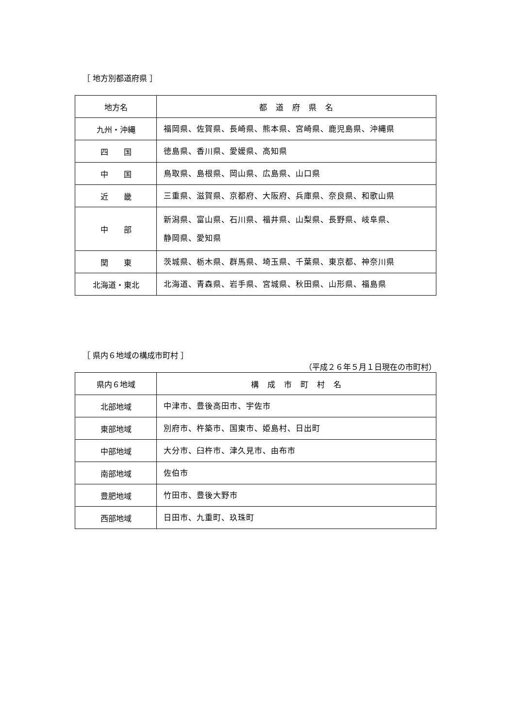［ 地方別都道府県 ］
| 地方名 | 都 道 府 県 名 |
| --- | --- |
| 九州・沖縄 | 福岡県、佐賀県、長崎県、熊本県、宮崎県、鹿児島県、沖縄県 |
| 四 国 | 徳島県、香川県、愛媛県、高知県 |
| 中 国 | 鳥取県、島根県、岡山県、広島県、山口県 |
| 近 畿 | 三重県、滋賀県、京都府、大阪府、兵庫県、奈良県、和歌山県 |
| 中 部 | 新潟県、富山県、石川県、福井県、山梨県、長野県、岐阜県、 静岡県、愛知県 |
| 関 東 | 茨城県、栃木県、群馬県、埼玉県、千葉県、東京都、神奈川県 |
| 北海道・東北 | 北海道、青森県、岩手県、宮城県、秋田県、山形県、福島県 |
［ 県内６地域の構成市町村 ］
（平成２６年５月１日現在の市町村）
| 県内６地域 | 構 成 市 町 村 名 |
| --- | --- |
| 北部地域 | 中津市、豊後高田市、宇佐市 |
| 東部地域 | 別府市、杵築市、国東市、姫島村、日出町 |
| 中部地域 | 大分市、臼杵市、津久見市、由布市 |
| 南部地域 | 佐伯市 |
| 豊肥地域 | 竹田市、豊後大野市 |
| 西部地域 | 日田市、九重町、玖珠町 |